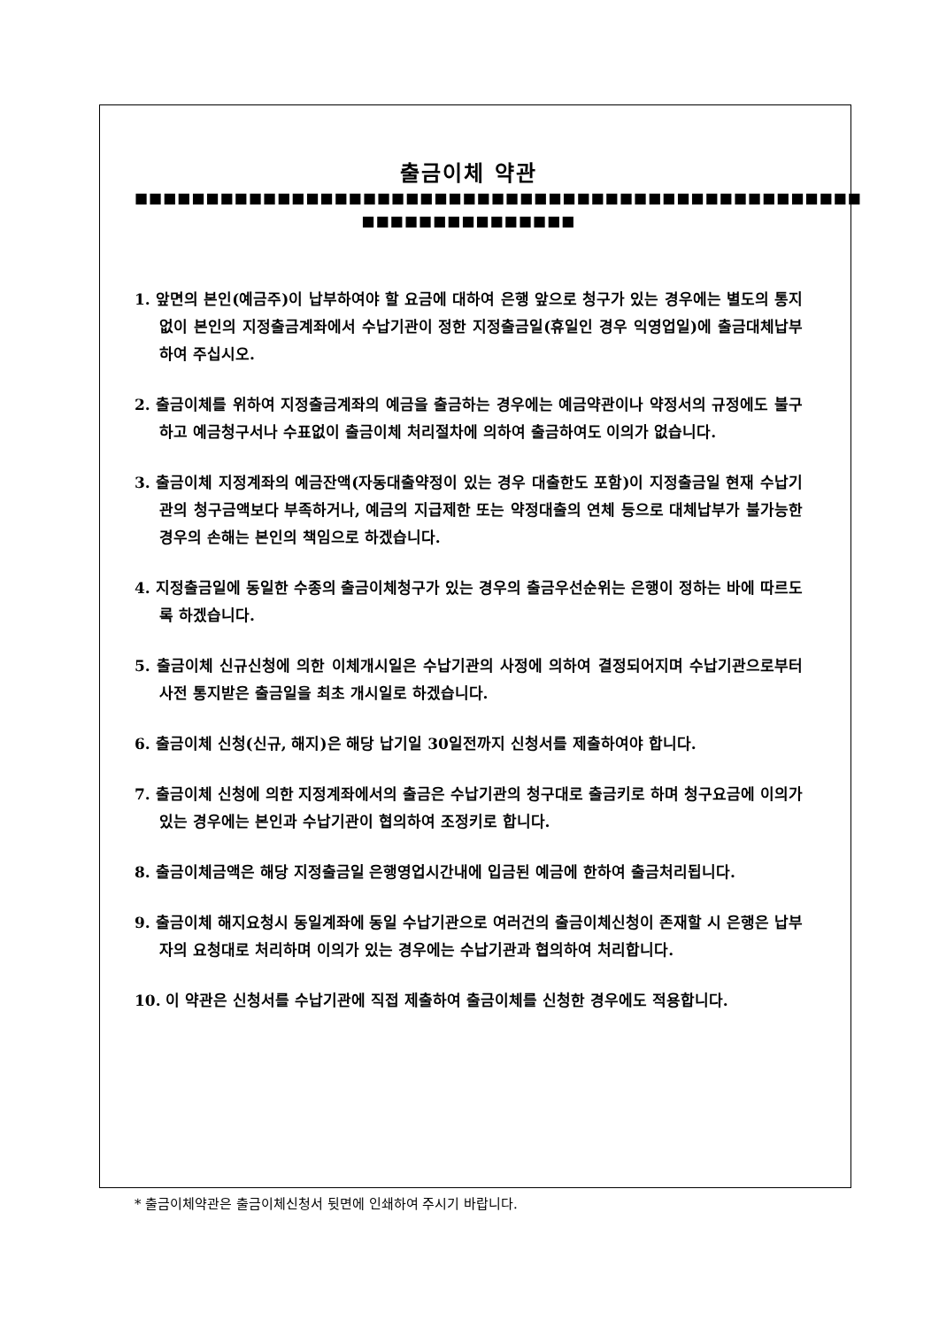출금이체 약관
■■■■■■■■■■■■■■■■■■■■■■■■■■■■■■■■■■■■■■■■■■■■■■■■■■■
■■■■■■■■■■■■■■■
1. 앞면의 본인(예금주)이 납부하여야 할 요금에 대하여 은행 앞으로 청구가 있는 경우에는 별도의 통지없이 본인의 지정출금계좌에서 수납기관이 정한 지정출금일(휴일인 경우 익영업일)에 출금대체납부하여 주십시오.
2. 출금이체를 위하여 지정출금계좌의 예금을 출금하는 경우에는 예금약관이나 약정서의 규정에도 불구하고 예금청구서나 수표없이 출금이체 처리절차에 의하여 출금하여도 이의가 없습니다.
3. 출금이체 지정계좌의 예금잔액(자동대출약정이 있는 경우 대출한도 포함)이 지정출금일 현재 수납기관의 청구금액보다 부족하거나, 예금의 지급제한 또는 약정대출의 연체 등으로 대체납부가 불가능한 경우의 손해는 본인의 책임으로 하겠습니다.
4. 지정출금일에 동일한 수종의 출금이체청구가 있는 경우의 출금우선순위는 은행이 정하는 바에 따르도록 하겠습니다.
5. 출금이체 신규신청에 의한 이체개시일은 수납기관의 사정에 의하여 결정되어지며 수납기관으로부터 사전 통지받은 출금일을 최초 개시일로 하겠습니다.
6. 출금이체 신청(신규, 해지)은 해당 납기일 30일전까지 신청서를 제출하여야 합니다.
7. 출금이체 신청에 의한 지정계좌에서의 출금은 수납기관의 청구대로 출금키로 하며 청구요금에 이의가 있는 경우에는 본인과 수납기관이 협의하여 조정키로 합니다.
8. 출금이체금액은 해당 지정출금일 은행영업시간내에 입금된 예금에 한하여 출금처리됩니다.
9. 출금이체 해지요청시 동일계좌에 동일 수납기관으로 여러건의 출금이체신청이 존재할 시 은행은 납부자의 요청대로 처리하며 이의가 있는 경우에는 수납기관과 협의하여 처리합니다.
10. 이 약관은 신청서를 수납기관에 직접 제출하여 출금이체를 신청한 경우에도 적용합니다.
* 출금이체약관은 출금이체신청서 뒷면에 인쇄하여 주시기 바랍니다.